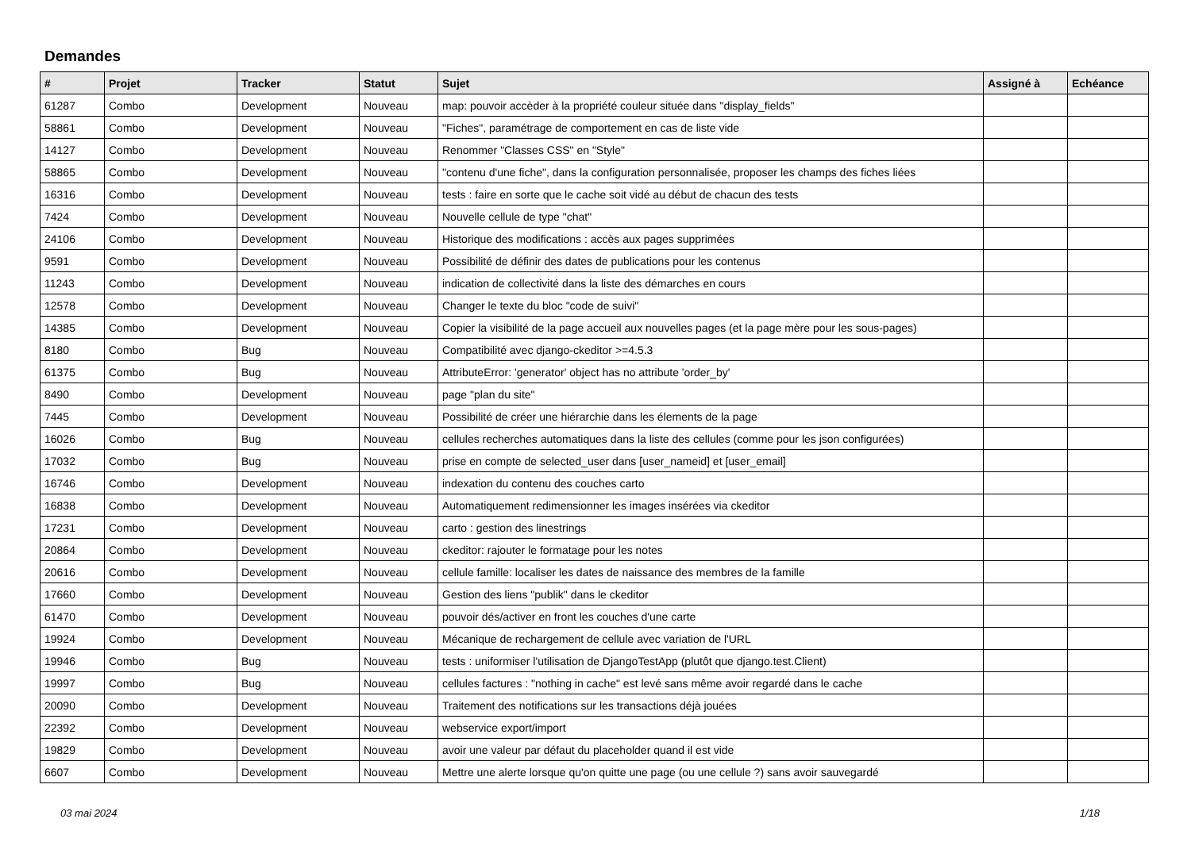Demandes
| # | Projet | Tracker | Statut | Sujet | Assigné à | Echéance |
| --- | --- | --- | --- | --- | --- | --- |
| 61287 | Combo | Development | Nouveau | map: pouvoir accèder à la propriété couleur située dans "display_fields" | | |
| 58861 | Combo | Development | Nouveau | "Fiches", paramétrage de comportement en cas de liste vide | | |
| 14127 | Combo | Development | Nouveau | Renommer "Classes CSS" en "Style" | | |
| 58865 | Combo | Development | Nouveau | "contenu d'une fiche", dans la configuration personnalisée, proposer les champs des fiches liées | | |
| 16316 | Combo | Development | Nouveau | tests : faire en sorte que le cache soit vidé au début de chacun des tests | | |
| 7424 | Combo | Development | Nouveau | Nouvelle cellule de type "chat" | | |
| 24106 | Combo | Development | Nouveau | Historique des modifications : accès aux pages supprimées | | |
| 9591 | Combo | Development | Nouveau | Possibilité de définir des dates de publications pour les contenus | | |
| 11243 | Combo | Development | Nouveau | indication de collectivité dans la liste des démarches en cours | | |
| 12578 | Combo | Development | Nouveau | Changer le texte du bloc "code de suivi" | | |
| 14385 | Combo | Development | Nouveau | Copier la visibilité de la page accueil aux nouvelles pages (et la page mère pour les sous-pages) | | |
| 8180 | Combo | Bug | Nouveau | Compatibilité avec django-ckeditor >=4.5.3 | | |
| 61375 | Combo | Bug | Nouveau | AttributeError: 'generator' object has no attribute 'order_by' | | |
| 8490 | Combo | Development | Nouveau | page "plan du site" | | |
| 7445 | Combo | Development | Nouveau | Possibilité de créer une hiérarchie dans les élements de la page | | |
| 16026 | Combo | Bug | Nouveau | cellules recherches automatiques dans la liste des cellules (comme pour les json configurées) | | |
| 17032 | Combo | Bug | Nouveau | prise en compte de selected_user dans [user_nameid] et [user_email] | | |
| 16746 | Combo | Development | Nouveau | indexation du contenu des couches carto | | |
| 16838 | Combo | Development | Nouveau | Automatiquement redimensionner les images insérées via ckeditor | | |
| 17231 | Combo | Development | Nouveau | carto : gestion des linestrings | | |
| 20864 | Combo | Development | Nouveau | ckeditor: rajouter le formatage pour les notes | | |
| 20616 | Combo | Development | Nouveau | cellule famille: localiser les dates de naissance des membres de la famille | | |
| 17660 | Combo | Development | Nouveau | Gestion des liens "publik" dans le ckeditor | | |
| 61470 | Combo | Development | Nouveau | pouvoir dés/activer en front les couches d'une carte | | |
| 19924 | Combo | Development | Nouveau | Mécanique de rechargement de cellule avec variation de l'URL | | |
| 19946 | Combo | Bug | Nouveau | tests : uniformiser l'utilisation de DjangoTestApp (plutôt que django.test.Client) | | |
| 19997 | Combo | Bug | Nouveau | cellules factures : "nothing in cache" est levé sans même avoir regardé dans le cache | | |
| 20090 | Combo | Development | Nouveau | Traitement des notifications sur les transactions déjà jouées | | |
| 22392 | Combo | Development | Nouveau | webservice export/import | | |
| 19829 | Combo | Development | Nouveau | avoir une valeur par défaut du placeholder quand il est vide | | |
| 6607 | Combo | Development | Nouveau | Mettre une alerte lorsque qu'on quitte une page (ou une cellule ?) sans avoir sauvegardé | | |
03 mai 2024 1/18